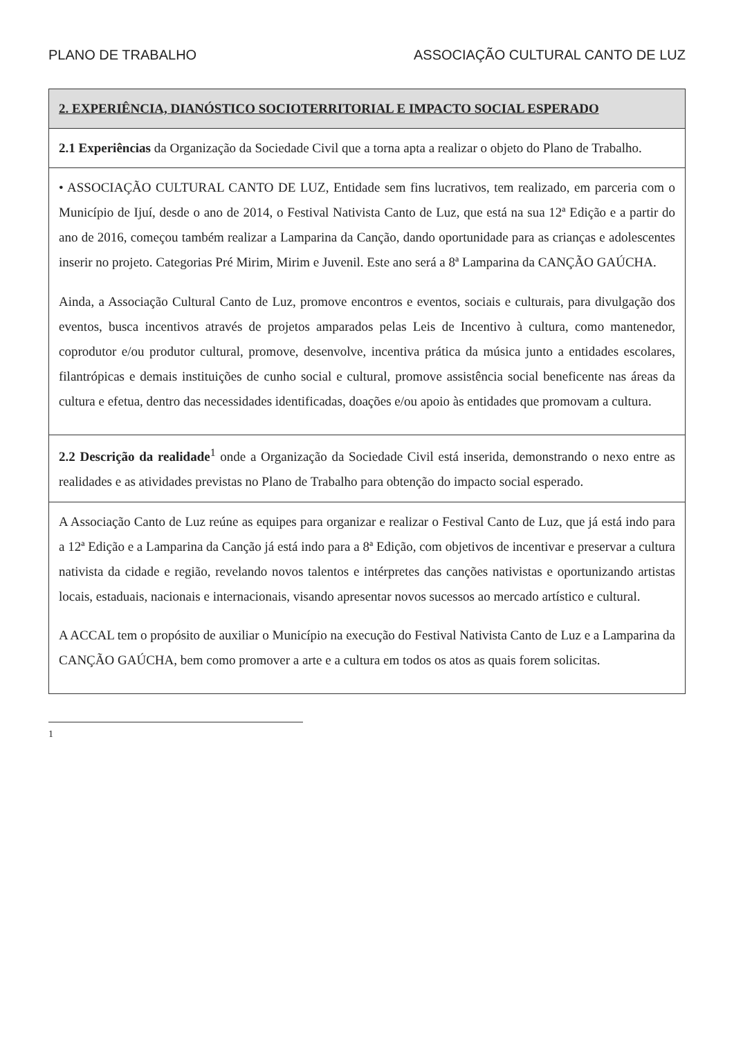PLANO DE TRABALHO ASSOCIAÇÃO CULTURAL CANTO DE LUZ
| 2. EXPERIÊNCIA, DIANÓSTICO SOCIOTERRITORIAL E IMPACTO SOCIAL ESPERADO |
| --- |
| 2.1 Experiências da Organização da Sociedade Civil que a torna apta a realizar o objeto do Plano de Trabalho. |
| • ASSOCIAÇÃO CULTURAL CANTO DE LUZ, Entidade sem fins lucrativos, tem realizado, em parceria com o Município de Ijuí, desde o ano de 2014, o Festival Nativista Canto de Luz, que está na sua 12ª Edição e a partir do ano de 2016, começou também realizar a Lamparina da Canção, dando oportunidade para as crianças e adolescentes inserir no projeto. Categorias Pré Mirim, Mirim e Juvenil. Este ano será a 8ª Lamparina da CANÇÃO GAÚCHA. Ainda, a Associação Cultural Canto de Luz, promove encontros e eventos, sociais e culturais, para divulgação dos eventos, busca incentivos através de projetos amparados pelas Leis de Incentivo à cultura, como mantenedor, coprodutor e/ou produtor cultural, promove, desenvolve, incentiva prática da música junto a entidades escolares, filantrópicas e demais instituições de cunho social e cultural, promove assistência social beneficente nas áreas da cultura e efetua, dentro das necessidades identificadas, doações e/ou apoio às entidades que promovam a cultura. |
| 2.2 Descrição da realidade<sup>1</sup> onde a Organização da Sociedade Civil está inserida, demonstrando o nexo entre as realidades e as atividades previstas no Plano de Trabalho para obtenção do impacto social esperado. |
| A Associação Canto de Luz reúne as equipes para organizar e realizar o Festival Canto de Luz, que já está indo para a 12ª Edição e a Lamparina da Canção já está indo para a 8ª Edição, com objetivos de incentivar e preservar a cultura nativista da cidade e região, revelando novos talentos e intérpretes das canções nativistas e oportunizando artistas locais, estaduais, nacionais e internacionais, visando apresentar novos sucessos ao mercado artístico e cultural. A ACCAL tem o propósito de auxiliar o Município na execução do Festival Nativista Canto de Luz e a Lamparina da CANÇÃO GAÚCHA, bem como promover a arte e a cultura em todos os atos as quais forem solicitas. |
1